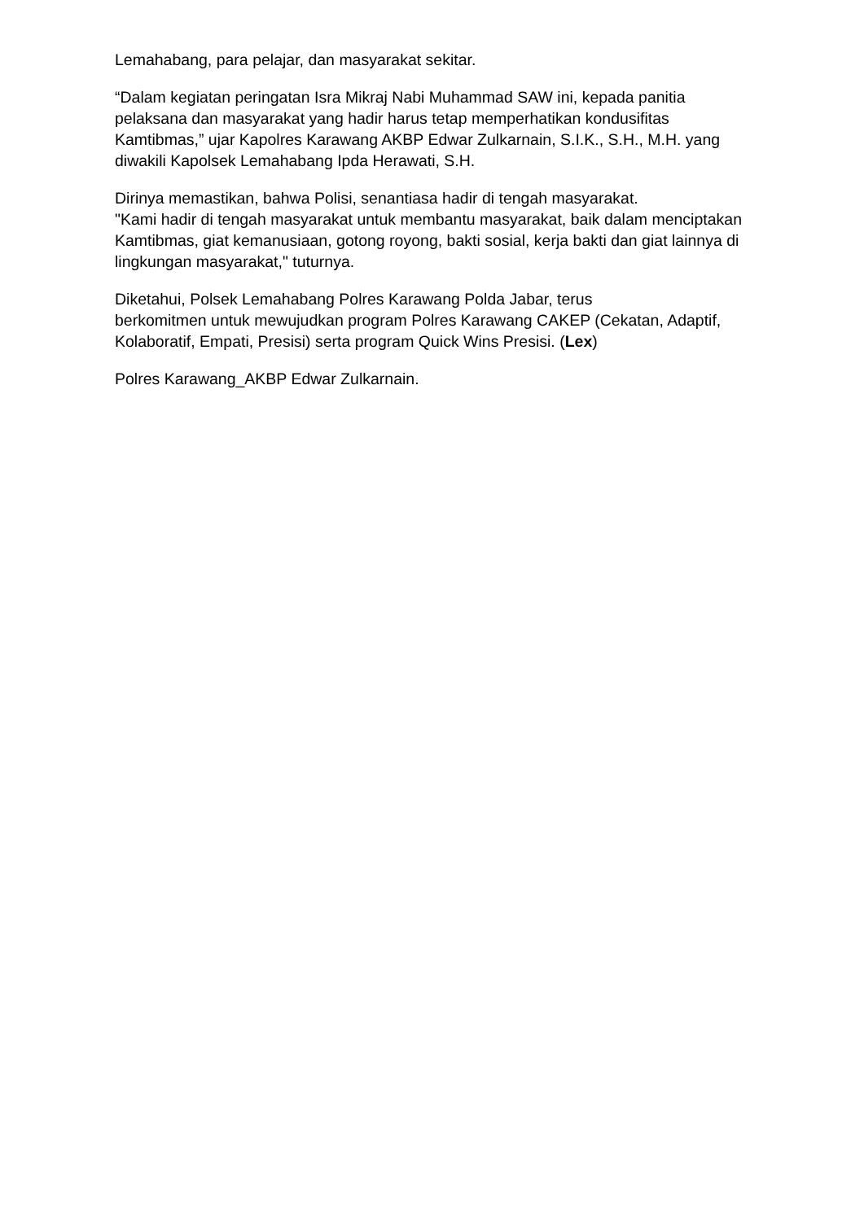Lemahabang, para pelajar, dan masyarakat sekitar.
“Dalam kegiatan peringatan Isra Mikraj Nabi Muhammad SAW ini, kepada panitia pelaksana dan masyarakat yang hadir harus tetap memperhatikan kondusifitas Kamtibmas,” ujar Kapolres Karawang AKBP Edwar Zulkarnain, S.I.K., S.H., M.H. yang diwakili Kapolsek Lemahabang Ipda Herawati, S.H.
Dirinya memastikan, bahwa Polisi, senantiasa hadir di tengah masyarakat.
"Kami hadir di tengah masyarakat untuk membantu masyarakat, baik dalam menciptakan Kamtibmas, giat kemanusiaan, gotong royong, bakti sosial, kerja bakti dan giat lainnya di lingkungan masyarakat," tuturnya.
Diketahui, Polsek Lemahabang Polres Karawang Polda Jabar, terus
berkomitmen untuk mewujudkan program Polres Karawang CAKEP (Cekatan, Adaptif, Kolaboratif, Empati, Presisi) serta program Quick Wins Presisi. (Lex)
Polres Karawang_AKBP Edwar Zulkarnain.